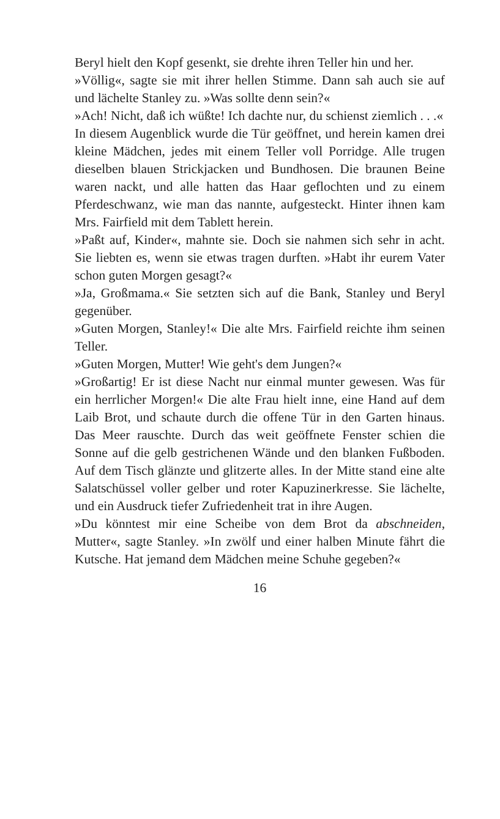Beryl hielt den Kopf gesenkt, sie drehte ihren Teller hin und her.
»Völlig«, sagte sie mit ihrer hellen Stimme. Dann sah auch sie auf und lächelte Stanley zu. »Was sollte denn sein?«
»Ach! Nicht, daß ich wüßte! Ich dachte nur, du schienst ziemlich . . .«
In diesem Augenblick wurde die Tür geöffnet, und herein kamen drei kleine Mädchen, jedes mit einem Teller voll Porridge. Alle trugen dieselben blauen Strickjacken und Bundhosen. Die braunen Beine waren nackt, und alle hatten das Haar geflochten und zu einem Pferdeschwanz, wie man das nannte, aufgesteckt. Hinter ihnen kam Mrs. Fairfield mit dem Tablett herein.
»Paßt auf, Kinder«, mahnte sie. Doch sie nahmen sich sehr in acht. Sie liebten es, wenn sie etwas tragen durften. »Habt ihr eurem Vater schon guten Morgen gesagt?«
»Ja, Großmama.« Sie setzten sich auf die Bank, Stanley und Beryl gegenüber.
»Guten Morgen, Stanley!« Die alte Mrs. Fairfield reichte ihm seinen Teller.
»Guten Morgen, Mutter! Wie geht's dem Jungen?«
»Großartig! Er ist diese Nacht nur einmal munter gewesen. Was für ein herrlicher Morgen!« Die alte Frau hielt inne, eine Hand auf dem Laib Brot, und schaute durch die offene Tür in den Garten hinaus. Das Meer rauschte. Durch das weit geöffnete Fenster schien die Sonne auf die gelb gestrichenen Wände und den blanken Fußboden. Auf dem Tisch glänzte und glitzerte alles. In der Mitte stand eine alte Salatschüssel voller gelber und roter Kapuzinerkresse. Sie lächelte, und ein Ausdruck tiefer Zufriedenheit trat in ihre Augen.
»Du könntest mir eine Scheibe von dem Brot da abschneiden, Mutter«, sagte Stanley. »In zwölf und einer halben Minute fährt die Kutsche. Hat jemand dem Mädchen meine Schuhe gegeben?«
16